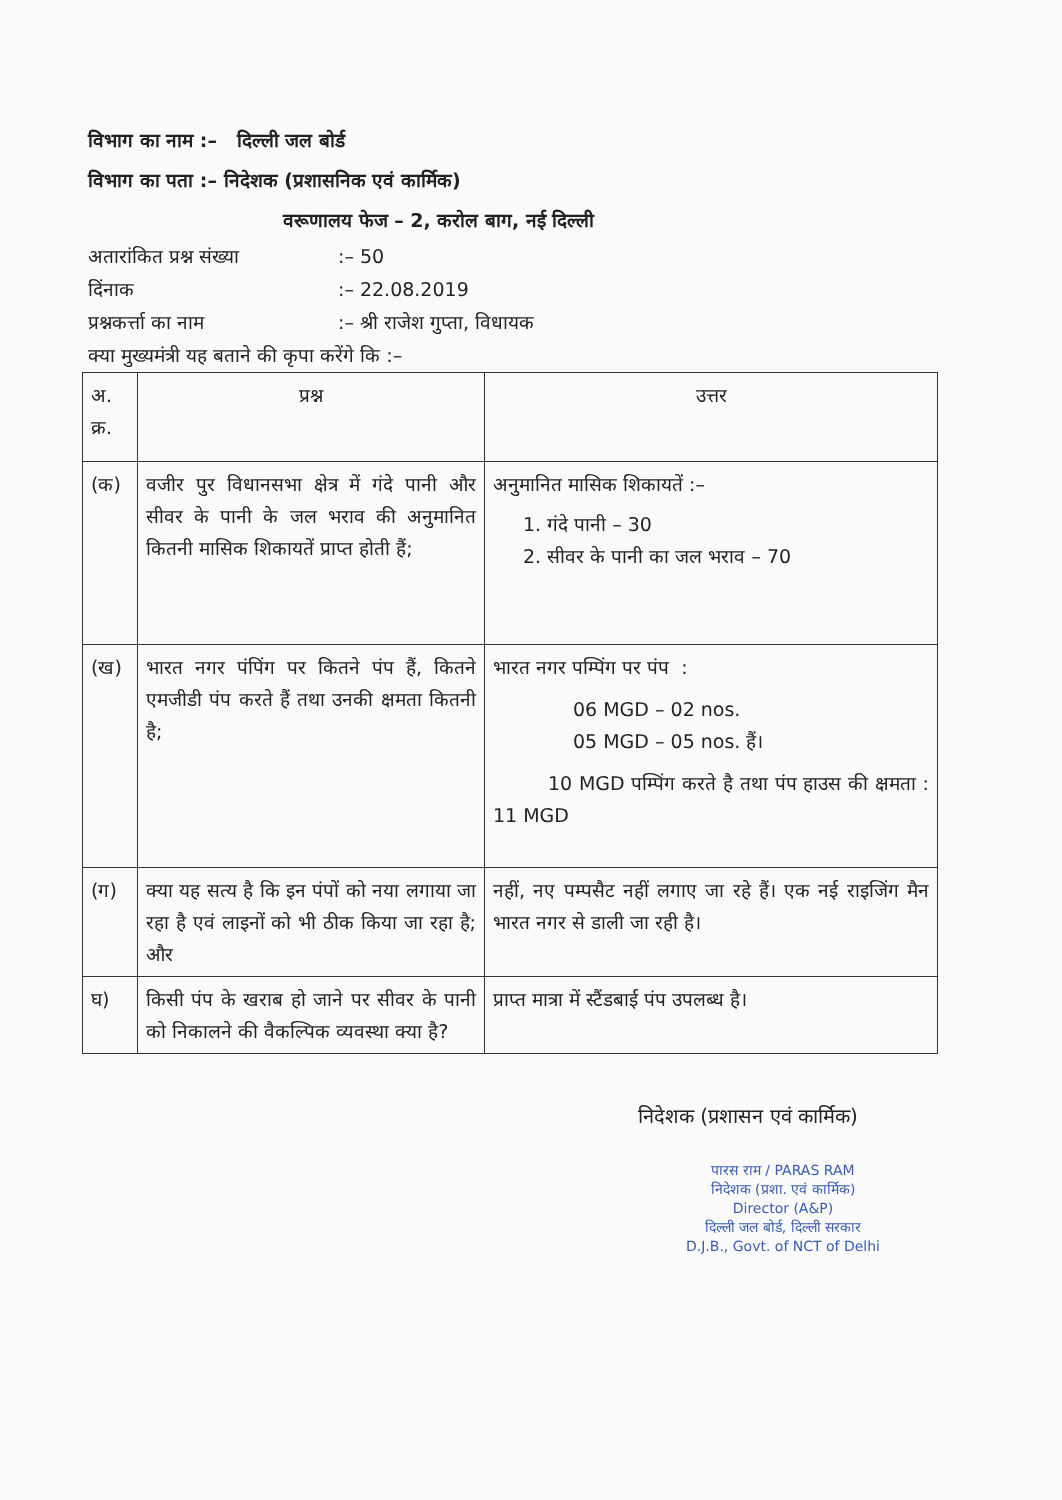विभाग का नाम :– दिल्ली जल बोर्ड
विभाग का पता :– निदेशक (प्रशासनिक एवं कार्मिक)
वरूणालय फेज – 2, करोल बाग, नई दिल्ली
अतारांकित प्रश्न संख्या:– 50
दिंनाक:– 22.08.2019
प्रश्नकर्त्ता का नाम:– श्री राजेश गुप्ता, विधायक
क्या मुख्यमंत्री यह बताने की कृपा करेंगे कि :–
| अ. क्र. | प्रश्न | उत्तर |
| (क) | वजीर पुर विधानसभा क्षेत्र में गंदे पानी और सीवर के पानी के जल भराव की अनुमानित कितनी मासिक शिकायतें प्राप्त होती हैं; | अनुमानित मासिक शिकायतें :– 1. गंदे पानी – 30 2. सीवर के पानी का जल भराव – 70 |
| (ख) | भारत नगर पंपिंग पर कितने पंप हैं, कितने एमजीडी पंप करते हैं तथा उनकी क्षमता कितनी है; | भारत नगर पम्पिंग पर पंप : 06 MGD – 02 nos. 05 MGD – 05 nos. हैं। 10 MGD पम्पिंग करते है तथा पंप हाउस की क्षमता : 11 MGD |
| (ग) | क्या यह सत्य है कि इन पंपों को नया लगाया जा रहा है एवं लाइनों को भी ठीक किया जा रहा है; और | नहीं, नए पम्पसैट नहीं लगाए जा रहे हैं। एक नई राइजिंग मैन भारत नगर से डाली जा रही है। |
| घ) | किसी पंप के खराब हो जाने पर सीवर के पानी को निकालने की वैकल्पिक व्यवस्था क्या है? | प्राप्त मात्रा में स्टैंडबाई पंप उपलब्ध है। |
निदेशक (प्रशासन एवं कार्मिक)
पारस राम / PARAS RAM
निदेशक (प्रशा. एवं कार्मिक)
Director (A&P)
दिल्ली जल बोर्ड, दिल्ली सरकार
D.J.B., Govt. of NCT of Delhi